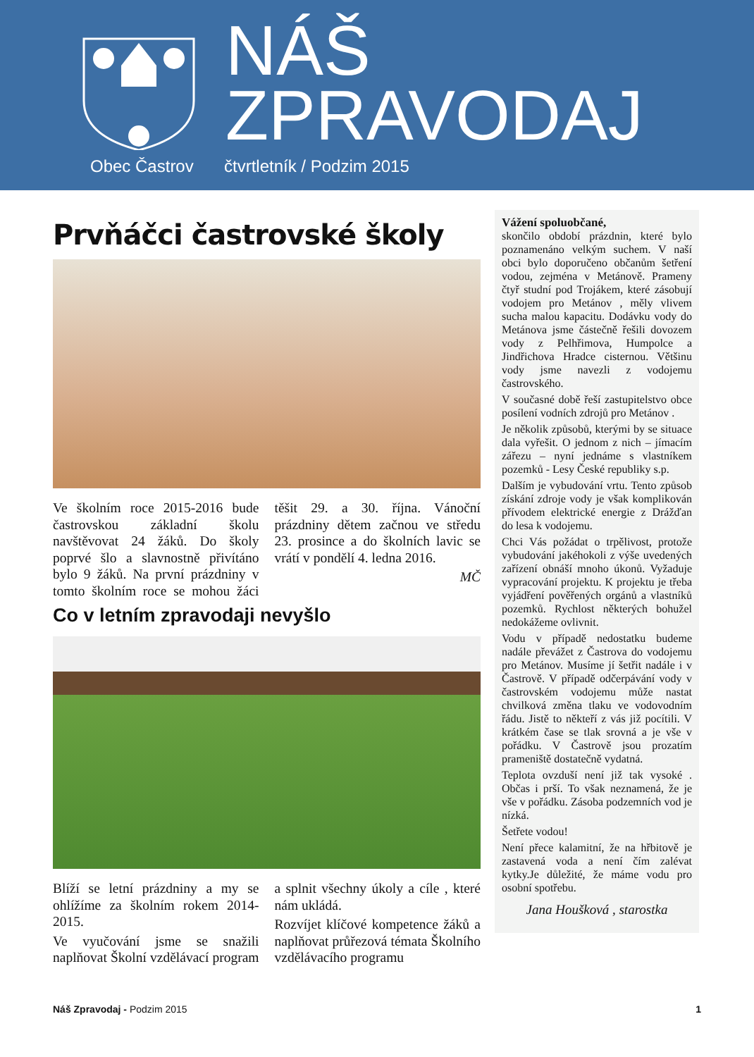Obec Častrov
NÁŠ
ZPRAVODAJ
čtvrtletník / Podzim 2015
Prvňáčci častrovské školy
Ve školním roce 2015-2016 bude častrovskou základní školu navštěvovat 24 žáků. Do školy poprvé šlo a slavnostně přivítáno bylo 9 žáků. Na první prázdniny v tomto školním roce se mohou žáci těšit 29. a 30. října. Vánoční prázdniny dětem začnou ve středu 23. prosince a do školních lavic se vrátí v pondělí 4. ledna 2016.
MČ
Co v letním zpravodaji nevyšlo
Blíží se letní prázdniny a my se ohlížíme za školním rokem 2014-2015.
Ve vyučování jsme se snažili naplňovat Školní vzdělávací program a splnit všechny úkoly a cíle , které nám ukládá.
Rozvíjet klíčové kompetence žáků a naplňovat průřezová témata Školního vzdělávacího programu
Vážení spoluobčané,
skončilo období prázdnin, které bylo poznamenáno velkým suchem. V naší obci bylo doporučeno občanům šetření vodou, zejména v Metánově. Prameny čtyř studní pod Trojákem, které zásobují vodojem pro Metánov , měly vlivem sucha malou kapacitu. Dodávku vody do Metánova jsme částečně řešili dovozem vody z Pelhřimova, Humpolce a Jindřichova Hradce cisternou. Většinu vody jsme navezli z vodojemu častrovského.
V současné době řeší zastupitelstvo obce posílení vodních zdrojů pro Metánov .
Je několik způsobů, kterými by se situace dala vyřešit. O jednom z nich – jímacím zářezu – nyní jednáme s vlastníkem pozemků - Lesy České republiky s.p.
Dalším je vybudování vrtu. Tento způsob získání zdroje vody je však komplikován přívodem elektrické energie z Drážďan do lesa k vodojemu.
Chci Vás požádat o trpělivost, protože vybudování jakéhokoli z výše uvedených zařízení obnáší mnoho úkonů. Vyžaduje vypracování projektu. K projektu je třeba vyjádření pověřených orgánů a vlastníků pozemků. Rychlost některých bohužel nedokážeme ovlivnit.
Vodu v případě nedostatku budeme nadále převážet z Častrova do vodojemu pro Metánov. Musíme jí šetřit nadále i v Častrově. V případě odčerpávání vody v častrovském vodojemu může nastat chvilková změna tlaku ve vodovodním řádu. Jistě to někteří z vás již pocítili. V krátkém čase se tlak srovná a je vše v pořádku. V Častrově jsou prozatím prameniště dostatečně vydatná.
Teplota ovzduší není již tak vysoké . Občas i prší. To však neznamená, že je vše v pořádku. Zásoba podzemních vod je nízká.
Šetřete vodou!
Není přece kalamitní, že na hřbitově je zastavená voda a není čím zalévat kytky.Je důležité, že máme vodu pro osobní spotřebu.
Jana Houšková , starostka
Náš Zpravodaj - Podzim 2015 1